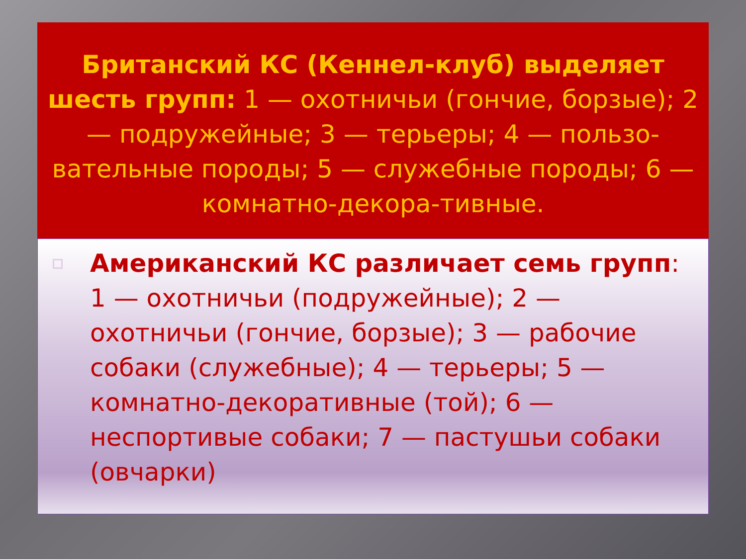Британский КС (Кеннел-клуб) выделяет шесть групп: 1 — охотничьи (гончие, борзые); 2 — подружейные; 3 — терьеры; 4 — пользо-вательные породы; 5 — служебные породы; 6 — комнатно-декора-тивные.
Американский КС различает семь групп: 1 — охотничьи (подружейные); 2 — охотничьи (гончие, борзые); 3 — рабочие собаки (служебные); 4 — терьеры; 5 — комнатно-декоративные (той); 6 — неспортивые собаки; 7 — пастушьи собаки (овчарки)